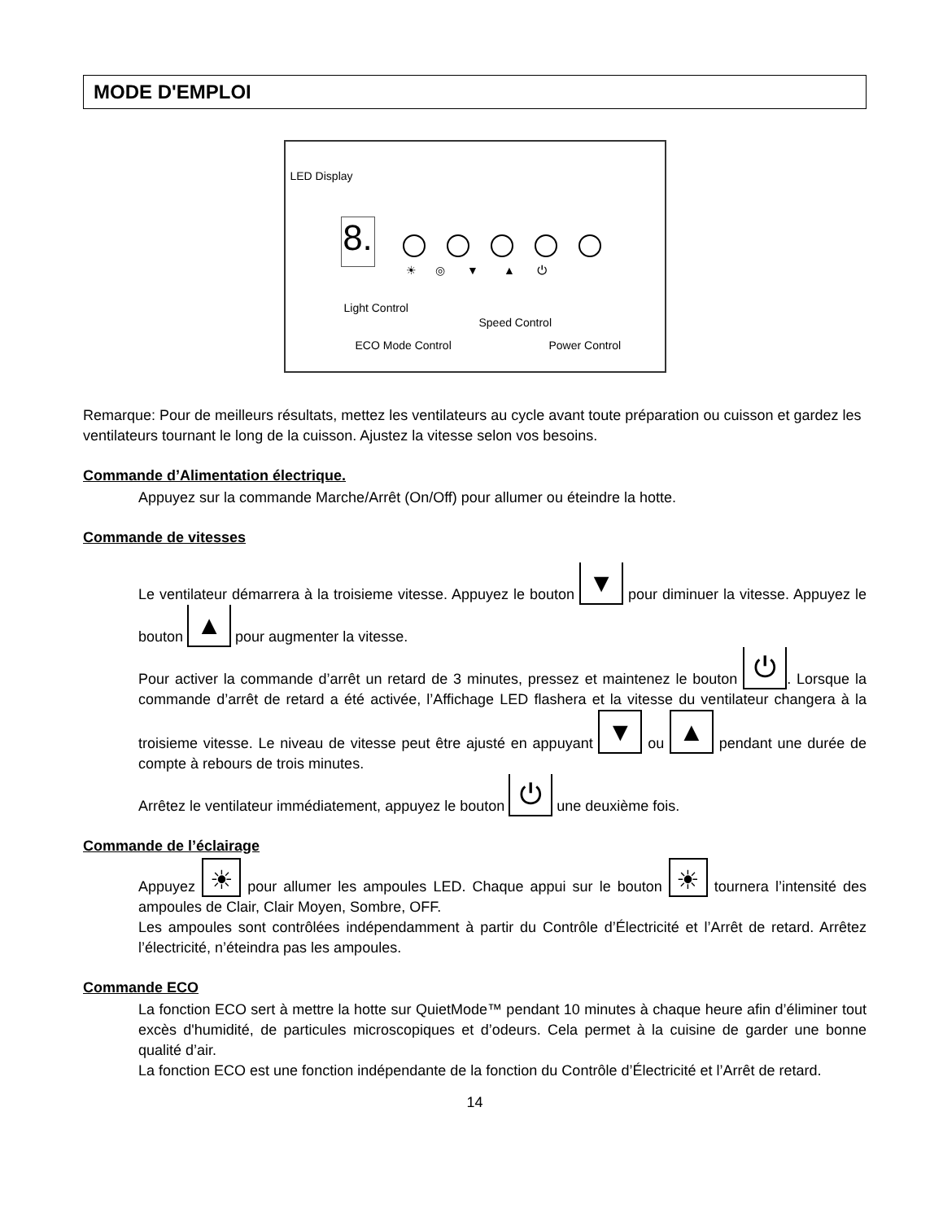MODE D'EMPLOI
LED Display
8.
☀ ◎ ▼ ▲ ⏻
Light Control
Speed Control
ECO Mode Control Power Control
Remarque: Pour de meilleurs résultats, mettez les ventilateurs au cycle avant toute préparation ou cuisson et gardez les ventilateurs tournant le long de la cuisson. Ajustez la vitesse selon vos besoins.
Commande d’Alimentation électrique.
Appuyez sur la commande Marche/Arrêt (On/Off) pour allumer ou éteindre la hotte.
Commande de vitesses
Le ventilateur démarrera à la troisieme vitesse. Appuyez le bouton ▼ pour diminuer la vitesse. Appuyez le bouton ▲ pour augmenter la vitesse.
Pour activer la commande d’arrêt un retard de 3 minutes, pressez et maintenez le bouton ⏻. Lorsque la commande d’arrêt de retard a été activée, l’Affichage LED flashera et la vitesse du ventilateur changera à la troisieme vitesse. Le niveau de vitesse peut être ajusté en appuyant ▼ ou ▲ pendant une durée de compte à rebours de trois minutes.
Arrêtez le ventilateur immédiatement, appuyez le bouton ⏻ une deuxième fois.
Commande de l’éclairage
Appuyez ☀ pour allumer les ampoules LED. Chaque appui sur le bouton ☀ tournera l’intensité des ampoules de Clair, Clair Moyen, Sombre, OFF.
Les ampoules sont contrôlées indépendamment à partir du Contrôle d’Électricité et l’Arrêt de retard. Arrêtez l’électricité, n’éteindra pas les ampoules.
Commande ECO
La fonction ECO sert à mettre la hotte sur QuietMode™ pendant 10 minutes à chaque heure afin d’éliminer tout excès d'humidité, de particules microscopiques et d’odeurs. Cela permet à la cuisine de garder une bonne qualité d’air.
La fonction ECO est une fonction indépendante de la fonction du Contrôle d’Électricité et l’Arrêt de retard.
14